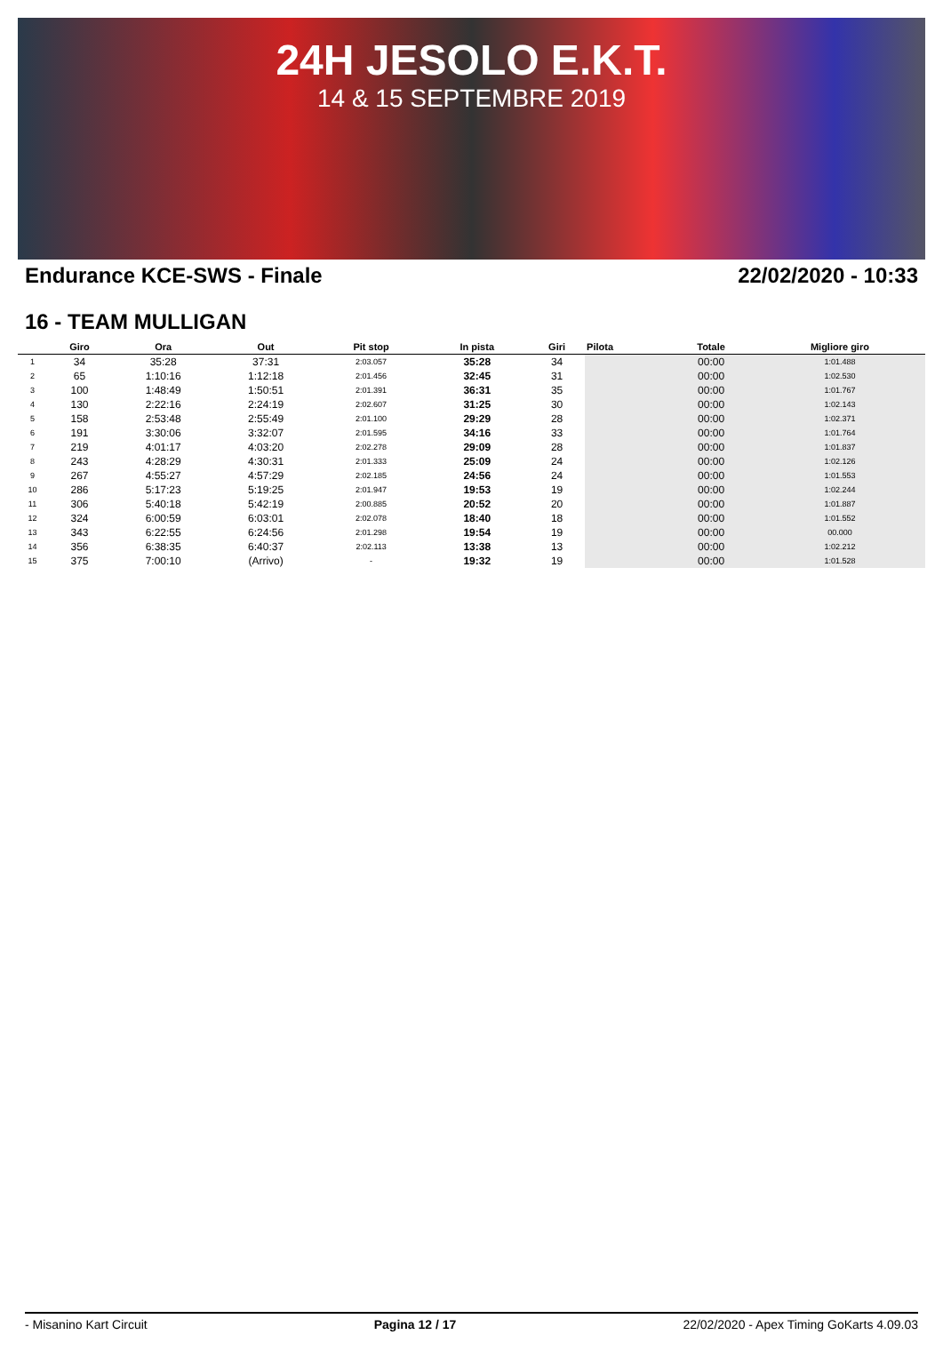24H JESOLO E.K.T.
14 & 15 SEPTEMBRE 2019
Endurance KCE-SWS - Finale 22/02/2020 - 10:33
16 - TEAM MULLIGAN
| | Giro | Ora | Out | Pit stop | In pista | Giri | Pilota | Totale | Migliore giro |
| --- | --- | --- | --- | --- | --- | --- | --- | --- | --- |
| 1 | 34 | 35:28 | 37:31 | 2:03.057 | 35:28 | 34 | | 00:00 | 1:01.488 |
| 2 | 65 | 1:10:16 | 1:12:18 | 2:01.456 | 32:45 | 31 | | 00:00 | 1:02.530 |
| 3 | 100 | 1:48:49 | 1:50:51 | 2:01.391 | 36:31 | 35 | | 00:00 | 1:01.767 |
| 4 | 130 | 2:22:16 | 2:24:19 | 2:02.607 | 31:25 | 30 | | 00:00 | 1:02.143 |
| 5 | 158 | 2:53:48 | 2:55:49 | 2:01.100 | 29:29 | 28 | | 00:00 | 1:02.371 |
| 6 | 191 | 3:30:06 | 3:32:07 | 2:01.595 | 34:16 | 33 | | 00:00 | 1:01.764 |
| 7 | 219 | 4:01:17 | 4:03:20 | 2:02.278 | 29:09 | 28 | | 00:00 | 1:01.837 |
| 8 | 243 | 4:28:29 | 4:30:31 | 2:01.333 | 25:09 | 24 | | 00:00 | 1:02.126 |
| 9 | 267 | 4:55:27 | 4:57:29 | 2:02.185 | 24:56 | 24 | | 00:00 | 1:01.553 |
| 10 | 286 | 5:17:23 | 5:19:25 | 2:01.947 | 19:53 | 19 | | 00:00 | 1:02.244 |
| 11 | 306 | 5:40:18 | 5:42:19 | 2:00.885 | 20:52 | 20 | | 00:00 | 1:01.887 |
| 12 | 324 | 6:00:59 | 6:03:01 | 2:02.078 | 18:40 | 18 | | 00:00 | 1:01.552 |
| 13 | 343 | 6:22:55 | 6:24:56 | 2:01.298 | 19:54 | 19 | | 00:00 | 00.000 |
| 14 | 356 | 6:38:35 | 6:40:37 | 2:02.113 | 13:38 | 13 | | 00:00 | 1:02.212 |
| 15 | 375 | 7:00:10 | (Arrivo) | - | 19:32 | 19 | | 00:00 | 1:01.528 |
- Misanino Kart Circuit Pagina 12 / 17 22/02/2020 - Apex Timing GoKarts 4.09.03